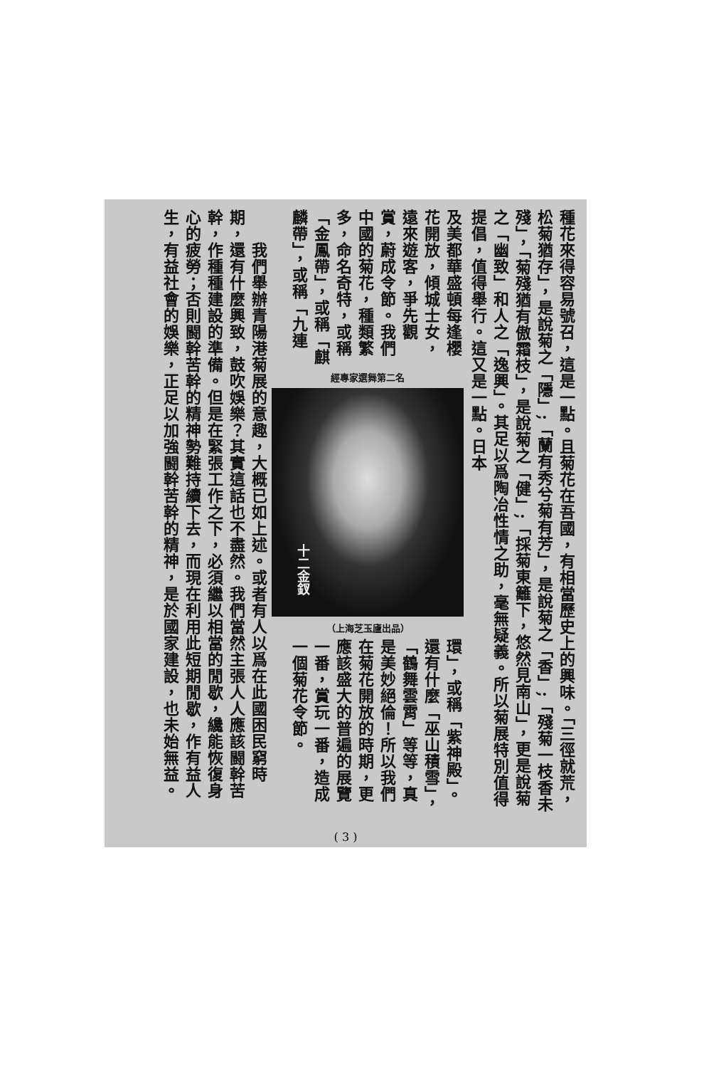種花來得容易號召，這是一點。且菊花在吾國，有相當歷史上的興味。「三徑就荒，松菊猶存」，是說菊之「隱」;「蘭有秀兮菊有芳」，是說菊之「香」;「殘菊一枝香未殘」，「菊殘猶有傲霜枝」，是說菊之「健」;「採菊東籬下，悠然見南山」，更是說菊之「幽致」和人之「逸興」。其足以爲陶冶性情之助，毫無疑義。所以菊展特別值得提倡，值得舉行。這又是一點。日本
及美都華盛頓每逢櫻花開放，傾城士女，遠來遊客，爭先觀賞，蔚成令節。我們中國的菊花，種類繁多，命名奇特，或稱「金鳳帶」，或稱「麒麟帶」，或稱「九連
經專家選舞第二名
十二金釵
（上海芝玉廬出品）
環」，或稱「紫神殿」。還有什麼「巫山積雪」，「鶴舞雲霄」等等，真是美妙絕倫！所以我們在菊花開放的時期，更應該盛大的普遍的展覽一番，賞玩一番，造成一個菊花令節。
　　我們舉辦青陽港菊展的意趣，大概已如上述。或者有人以爲在此國困民窮時期，還有什麼興致，鼓吹娛樂？其實這話也不盡然。我們當然主張人人應該闘幹苦幹，作種種建設的準備。但是在緊張工作之下，必須繼以相當的閒歇，纔能恢復身心的疲勞；否則闘幹苦幹的精神勢難持續下去，而現在利用此短期閒歇，作有益人生，有益社會的娛樂，正足以加強闘幹苦幹的精神，是於國家建設，也未始無益。
( 3 )